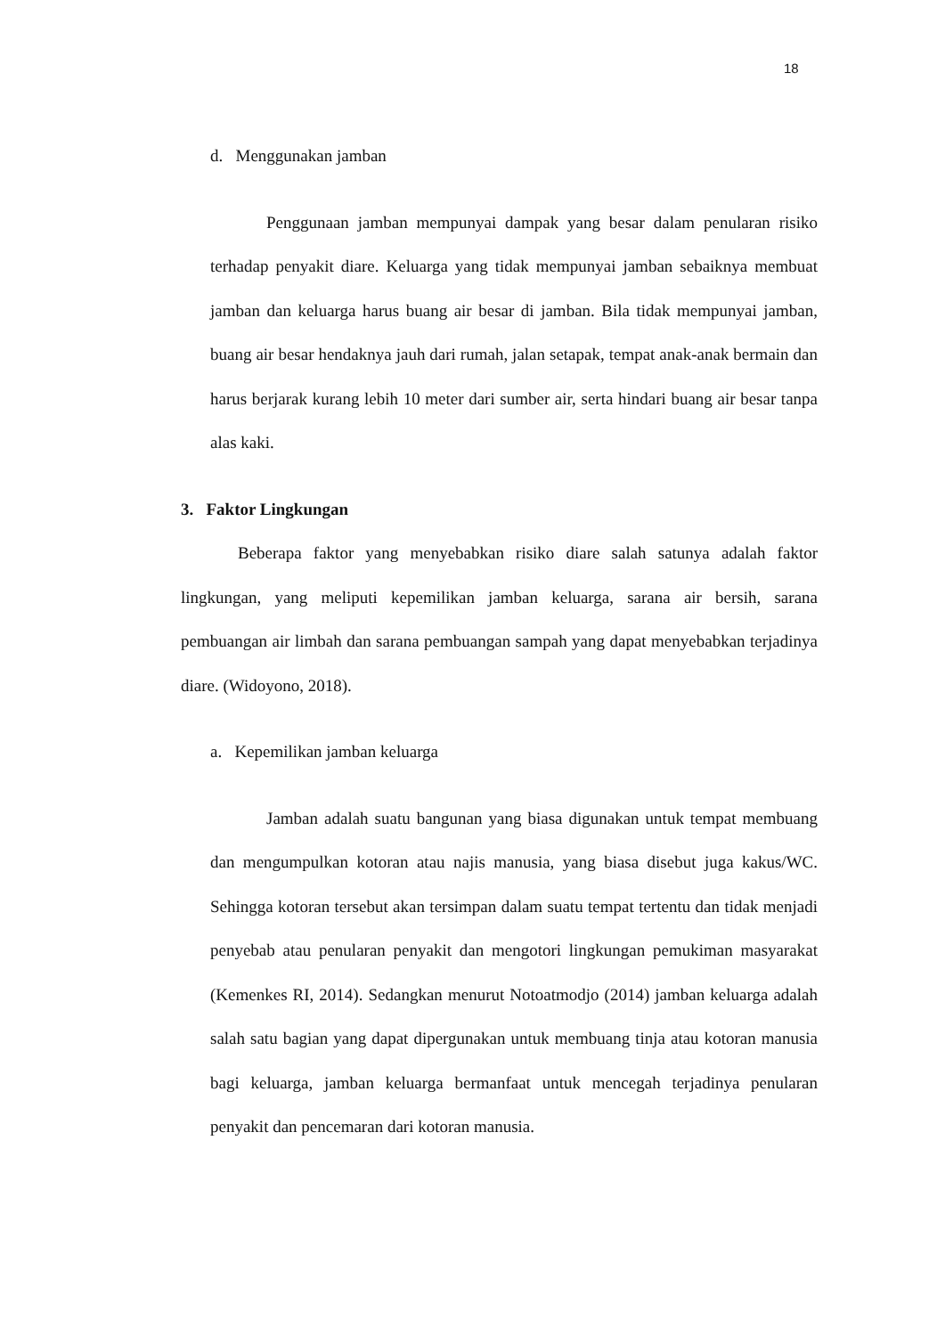18
d. Menggunakan jamban
Penggunaan jamban mempunyai dampak yang besar dalam penularan risiko terhadap penyakit diare. Keluarga yang tidak mempunyai jamban sebaiknya membuat jamban dan keluarga harus buang air besar di jamban. Bila tidak mempunyai jamban, buang air besar hendaknya jauh dari rumah, jalan setapak, tempat anak-anak bermain dan harus berjarak kurang lebih 10 meter dari sumber air, serta hindari buang air besar tanpa alas kaki.
3. Faktor Lingkungan
Beberapa faktor yang menyebabkan risiko diare salah satunya adalah faktor lingkungan, yang meliputi kepemilikan jamban keluarga, sarana air bersih, sarana pembuangan air limbah dan sarana pembuangan sampah yang dapat menyebabkan terjadinya diare. (Widoyono, 2018).
a. Kepemilikan jamban keluarga
Jamban adalah suatu bangunan yang biasa digunakan untuk tempat membuang dan mengumpulkan kotoran atau najis manusia, yang biasa disebut juga kakus/WC. Sehingga kotoran tersebut akan tersimpan dalam suatu tempat tertentu dan tidak menjadi penyebab atau penularan penyakit dan mengotori lingkungan pemukiman masyarakat (Kemenkes RI, 2014). Sedangkan menurut Notoatmodjo (2014) jamban keluarga adalah salah satu bagian yang dapat dipergunakan untuk membuang tinja atau kotoran manusia bagi keluarga, jamban keluarga bermanfaat untuk mencegah terjadinya penularan penyakit dan pencemaran dari kotoran manusia.